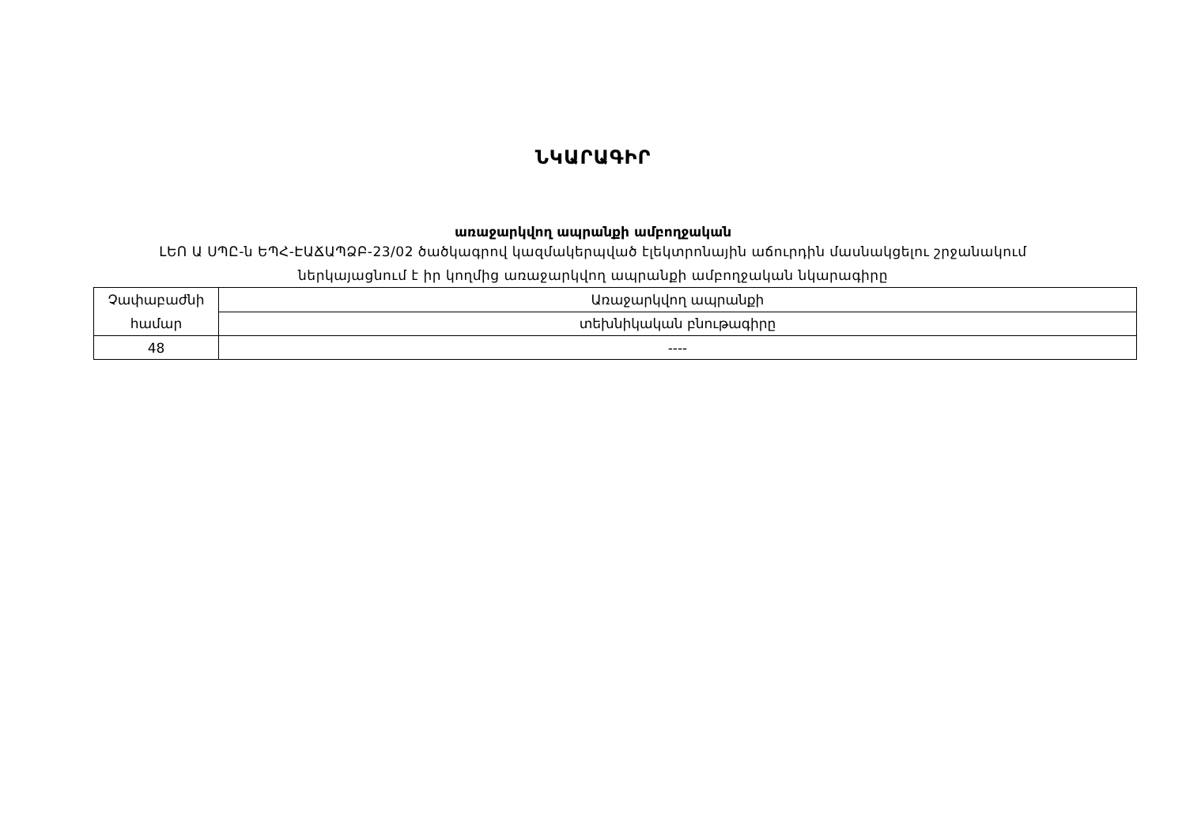ՆԿԱՐԱԳԻՐ
առաջարկվող ապրանքի ամբողջական
ԼԵՈ Ա ՍՊԸ-ն ԵՊՀ-ԷԱՃԱՊՁԲ-23/02 ծածկագրով կազմակերպված էլեկտրոնային աճուրդին մասնակցելու շրջանակում
ներկայացնում է իր կողմից առաջարկվող ապրանքի ամբողջական նկարագիրը
| Չափաբաժնի համար | Առաջարկվող ապրանքի |
| | տեխնիկական բնութագիրը |
| 48 | ---- |